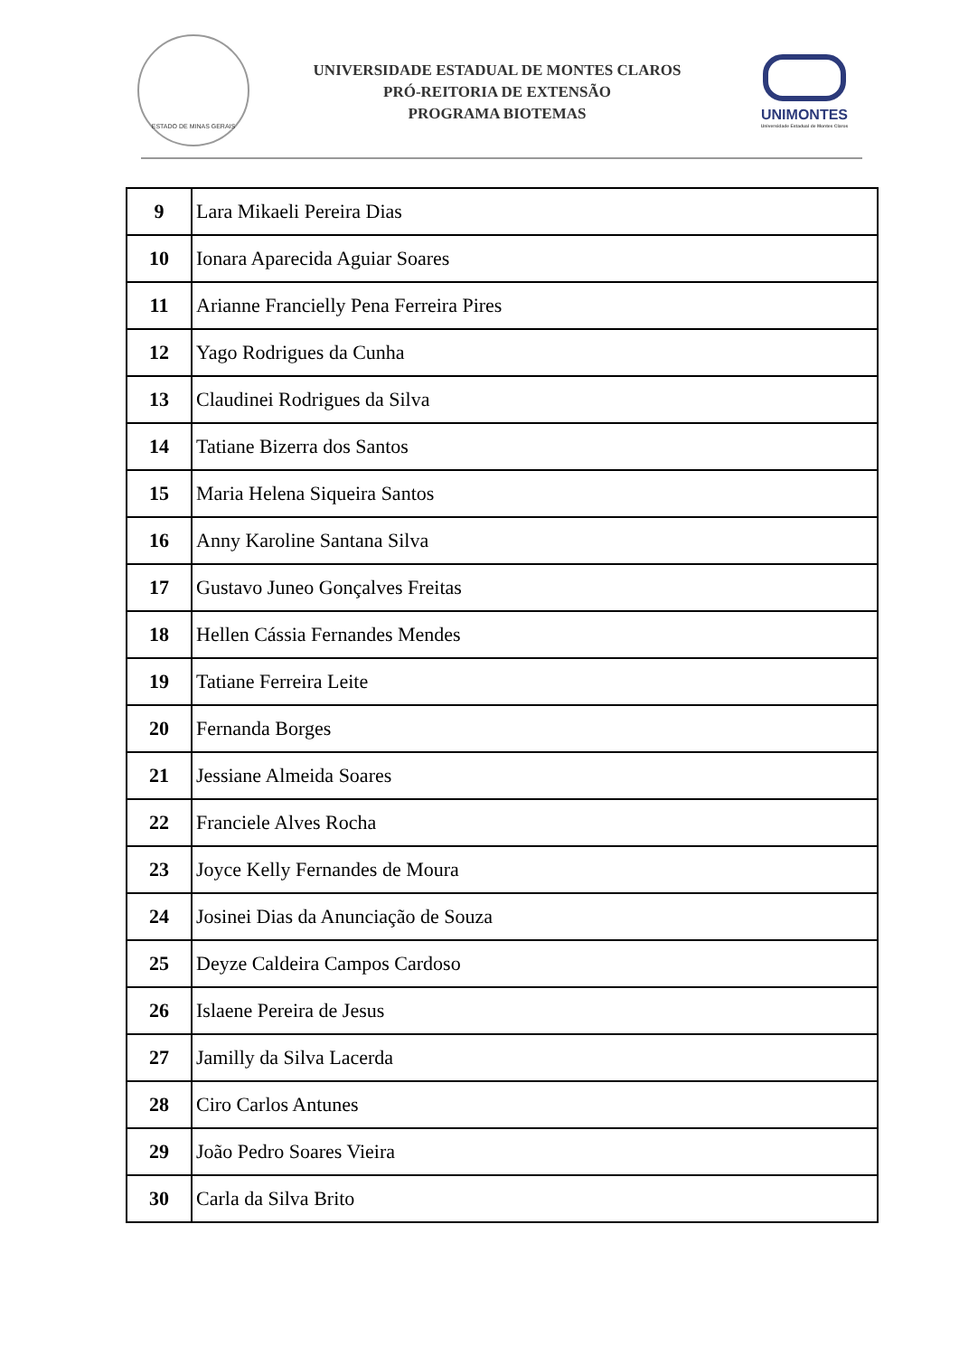ESTADO DE MINAS GERAIS
UNIVERSIDADE ESTADUAL DE MONTES CLAROS
PRÓ-REITORIA DE EXTENSÃO
PROGRAMA BIOTEMAS
UNIMONTES
Universidade Estadual de Montes Claros
| 9 | Lara Mikaeli Pereira Dias |
| 10 | Ionara Aparecida Aguiar Soares |
| 11 | Arianne Francielly Pena Ferreira Pires |
| 12 | Yago Rodrigues da Cunha |
| 13 | Claudinei Rodrigues da Silva |
| 14 | Tatiane Bizerra dos Santos |
| 15 | Maria Helena Siqueira Santos |
| 16 | Anny Karoline Santana Silva |
| 17 | Gustavo Juneo Gonçalves Freitas |
| 18 | Hellen Cássia Fernandes Mendes |
| 19 | Tatiane Ferreira Leite |
| 20 | Fernanda Borges |
| 21 | Jessiane Almeida Soares |
| 22 | Franciele Alves Rocha |
| 23 | Joyce Kelly Fernandes de Moura |
| 24 | Josinei Dias da Anunciação de Souza |
| 25 | Deyze Caldeira Campos Cardoso |
| 26 | Islaene Pereira de Jesus |
| 27 | Jamilly da Silva Lacerda |
| 28 | Ciro Carlos Antunes |
| 29 | João Pedro Soares Vieira |
| 30 | Carla da Silva Brito |